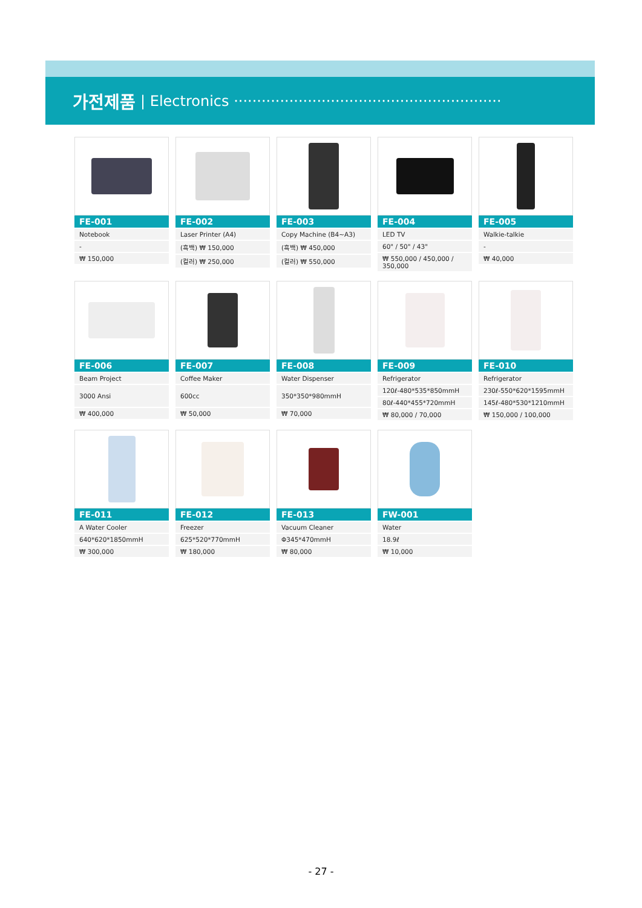가전제품 | Electronics ··························································
FE-001
Notebook
-
₩ 150,000
FE-002
Laser Printer (A4)
(흑백) ₩ 150,000
(컬러) ₩ 250,000
FE-003
Copy Machine (B4~A3)
(흑백) ₩ 450,000
(컬러) ₩ 550,000
FE-004
LED TV
60" / 50" / 43"
₩ 550,000 / 450,000 / 350,000
FE-005
Walkie-talkie
-
₩ 40,000
FE-006
Beam Project
3000 Ansi
₩ 400,000
FE-007
Coffee Maker
600cc
₩ 50,000
FE-008
Water Dispenser
350*350*980mmH
₩ 70,000
FE-009
Refrigerator
120ℓ-480*535*850mmH
80ℓ-440*455*720mmH
₩ 80,000 / 70,000
FE-010
Refrigerator
230ℓ-550*620*1595mmH
145ℓ-480*530*1210mmH
₩ 150,000 / 100,000
FE-011
A Water Cooler
640*620*1850mmH
₩ 300,000
FE-012
Freezer
625*520*770mmH
₩ 180,000
FE-013
Vacuum Cleaner
Φ345*470mmH
₩ 80,000
FW-001
Water
18.9ℓ
₩ 10,000
- 27 -